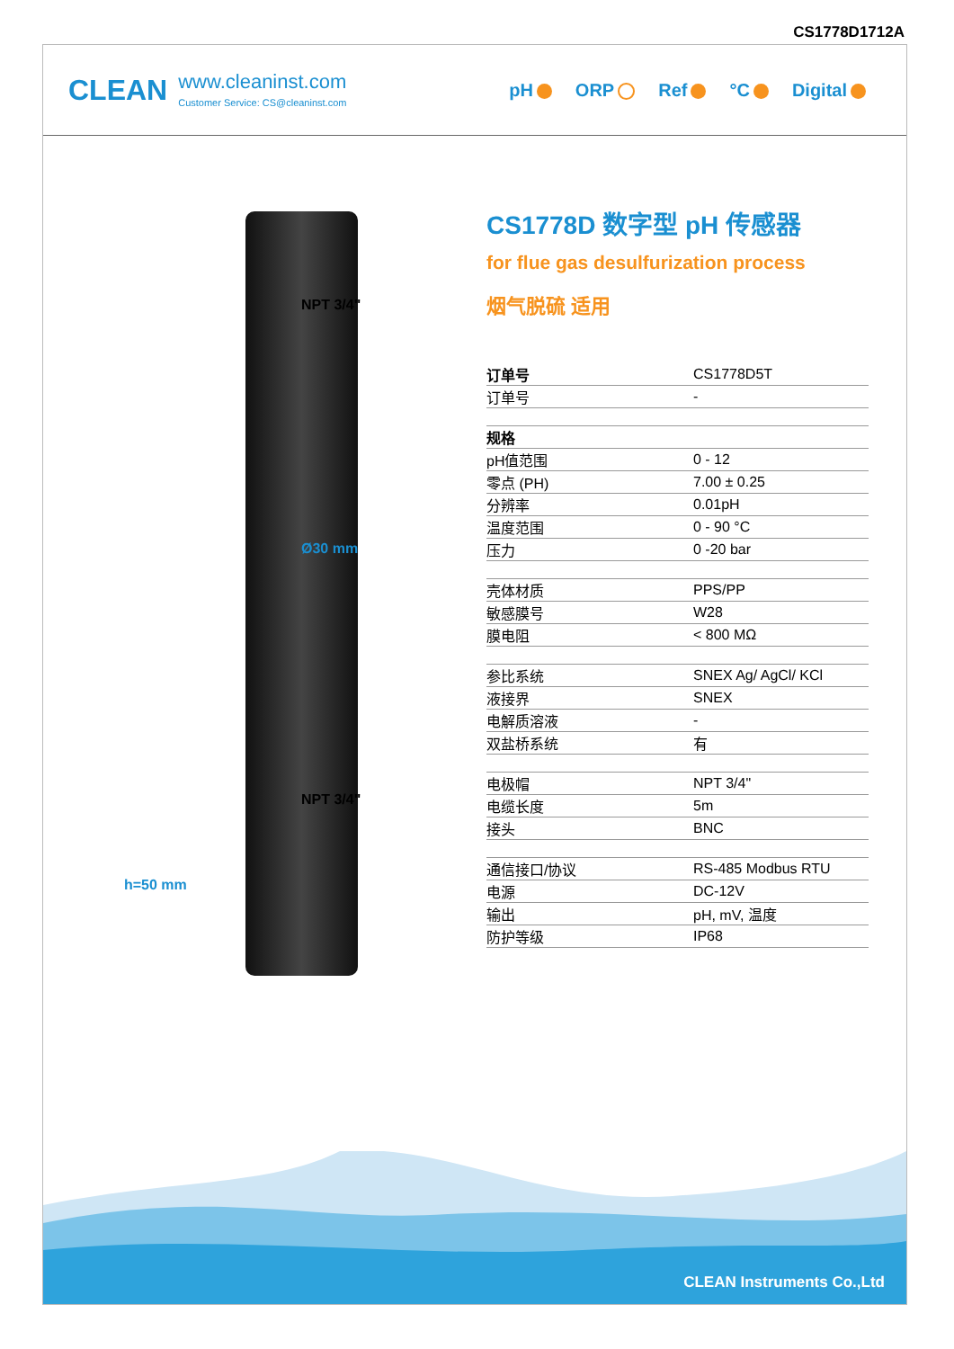CS1778D1712A
CLEAN
www.cleaninst.com
Customer Service: CS@cleaninst.com
pH ORP Ref °C Digital
NPT 3/4"
Ø30 mm
NPT 3/4"
h=50 mm
CS1778D 数字型 pH 传感器
for flue gas desulfurization process
烟气脱硫 适用
| 订单号 | CS1778D5T |
| 订单号 | - |
| 规格 | |
| pH值范围 | 0 - 12 |
| 零点 (PH) | 7.00 ± 0.25 |
| 分辨率 | 0.01pH |
| 温度范围 | 0 - 90 °C |
| 压力 | 0 -20 bar |
| 壳体材质 | PPS/PP |
| 敏感膜号 | W28 |
| 膜电阻 | < 800 MΩ |
| 参比系统 | SNEX Ag/ AgCl/ KCl |
| 液接界 | SNEX |
| 电解质溶液 | - |
| 双盐桥系统 | 有 |
| 电极帽 | NPT 3/4" |
| 电缆长度 | 5m |
| 接头 | BNC |
| 通信接口/协议 | RS-485 Modbus RTU |
| 电源 | DC-12V |
| 输出 | pH, mV, 温度 |
| 防护等级 | IP68 |
CLEAN Instruments Co.,Ltd